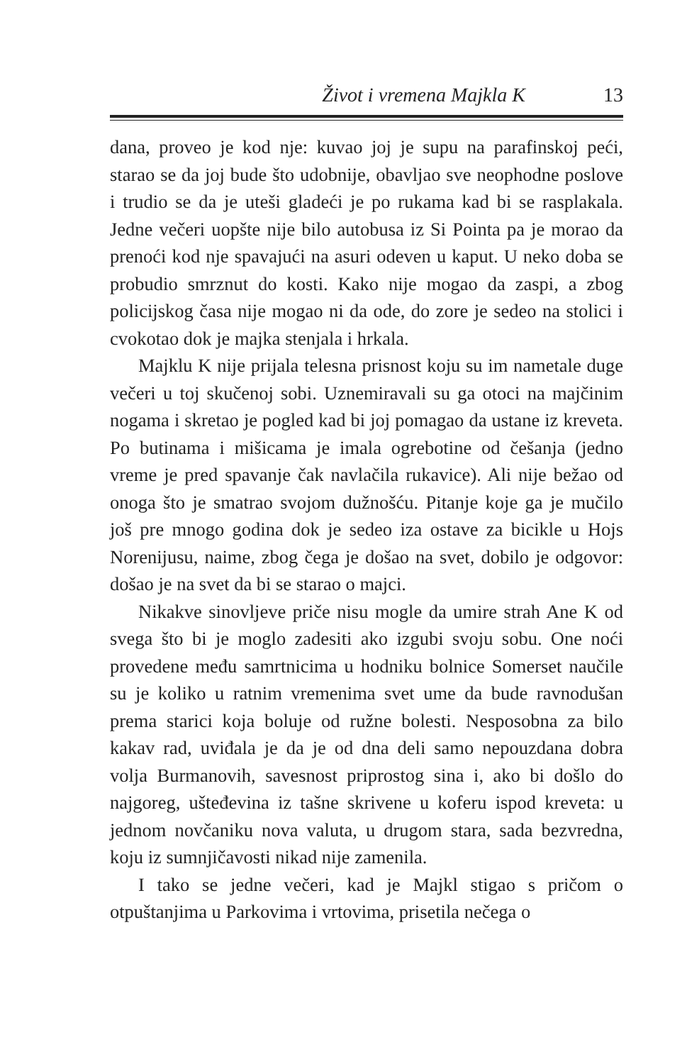Život i vremena Majkla K 13
dana, proveo je kod nje: kuvao joj je supu na parafinskoj peći, starao se da joj bude što udobnije, obavljao sve neophodne poslove i trudio se da je uteši gladeći je po rukama kad bi se rasplakala. Jedne večeri uopšte nije bilo autobusa iz Si Pointa pa je morao da prenoći kod nje spavajući na asuri odeven u kaput. U neko doba se probudio smrznut do kosti. Kako nije mogao da zaspi, a zbog policijskog časa nije mogao ni da ode, do zore je sedeo na stolici i cvokotao dok je majka stenjala i hrkala.
Majklu K nije prijala telesna prisnost koju su im nametale duge večeri u toj skučenoj sobi. Uznemiravali su ga otoci na majčinim nogama i skretao je pogled kad bi joj pomagao da ustane iz kreveta. Po butinama i mišicama je imala ogrebotine od češanja (jedno vreme je pred spavanje čak navlačila rukavice). Ali nije bežao od onoga što je smatrao svojom dužnošću. Pitanje koje ga je mučilo još pre mnogo godina dok je sedeo iza ostave za bicikle u Hojs Norenijusu, naime, zbog čega je došao na svet, dobilo je odgovor: došao je na svet da bi se starao o majci.
Nikakve sinovljeve priče nisu mogle da umire strah Ane K od svega što bi je moglo zadesiti ako izgubi svoju sobu. One noći provedene među samrtnicima u hodniku bolnice Somerset naučile su je koliko u ratnim vremenima svet ume da bude ravnodušan prema starici koja boluje od ružne bolesti. Nesposobna za bilo kakav rad, uviđala je da je od dna deli samo nepouzdana dobra volja Burmanovih, savesnost priprostog sina i, ako bi došlo do najgoreg, ušteđevina iz tašne skrivene u koferu ispod kreveta: u jednom novčaniku nova valuta, u drugom stara, sada bezvredna, koju iz sumnjičavosti nikad nije zamenila.
I tako se jedne večeri, kad je Majkl stigao s pričom o otpuštanjima u Parkovima i vrtovima, prisetila nečega o